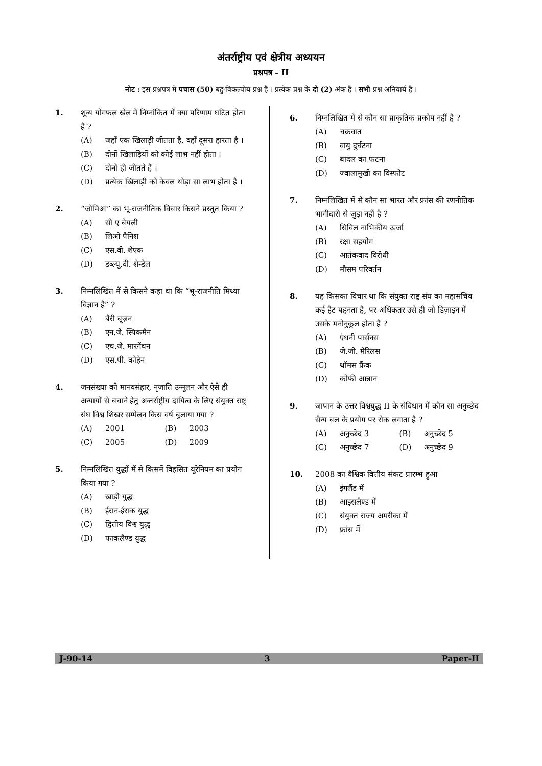अंतर्राष्ट्रीय एवं क्षेत्रीय अध्ययन
प्रश्नपत्र – II
नोट : इस प्रश्नपत्र में पचास (50) बहु-विकल्पीय प्रश्न हैं । प्रत्येक प्रश्न के दो (2) अंक हैं । सभी प्रश्न अनिवार्य हैं ।
1. शून्य योगफल खेल में निम्नांकित में क्या परिणाम घटित होता है ?
(A) जहाँ एक खिलाड़ी जीतता है, वहाँ दूसरा हारता है ।
(B) दोनों खिलाड़ियों को कोई लाभ नहीं होता ।
(C) दोनों ही जीतते हैं ।
(D) प्रत्येक खिलाड़ी को केवल थोड़ा सा लाभ होता है ।
2. “जोमिआ” का भू-राजनीतिक विचार किसने प्रस्तुत किया ?
(A) सी ए बेयली
(B) लिओ पैनिश
(C) एस.वी. शेएक
(D) डब्ल्यू.वी. शेन्डेल
3. निम्नलिखित में से किसने कहा था कि “भू-राजनीति मिथ्या विज्ञान है” ?
(A) बैरी बूज़न
(B) एन.जे. स्पिकमैन
(C) एच.जे. मारगेंथन
(D) एस.पी. कोहेन
4. जनसंख्या को मानवसंहार, नृजाति उन्मूलन और ऐसे ही अन्यायों से बचाने हेतु अन्तर्राष्ट्रीय दायित्व के लिए संयुक्त राष्ट्र संघ विश्व शिखर सम्मेलन किस वर्ष बुलाया गया ?
(A) 2001
(B) 2003
(C) 2005
(D) 2009
5. निम्नलिखित युद्धों में से किसमें विहसित यूरेनियम का प्रयोग किया गया ?
(A) खाड़ी युद्ध
(B) ईरान-ईराक युद्ध
(C) द्वितीय विश्व युद्ध
(D) फाकलैण्ड युद्ध
6. निम्नलिखित में से कौन सा प्राकृतिक प्रकोप नहीं है ?
(A) चक्रवात
(B) वायु दुर्घटना
(C) बादल का फटना
(D) ज्वालामुखी का विस्फोट
7. निम्नलिखित में से कौन सा भारत और फ्रांस की रणनीतिक भागीदारी से जुड़ा नहीं है ?
(A) सिविल नाभिकीय ऊर्जा
(B) रक्षा सहयोग
(C) आतंकवाद विरोधी
(D) मौसम परिवर्तन
8. यह किसका विचार था कि संयुक्त राष्ट्र संघ का महासचिव कई हैट पहनता है, पर अधिकतर उसे ही जो डिज़ाइन में उसके मनोनुकूल होता है ?
(A) एंथनी पार्सनस
(B) जे.जी. मेरिलस
(C) थॉमस फ्रैंक
(D) कोफी आन्नान
9. जापान के उत्तर विश्वयुद्ध II के संविधान में कौन सा अनुच्छेद सैन्य बल के प्रयोग पर रोक लगाता है ?
(A) अनुच्छेद 3
(B) अनुच्छेद 5
(C) अनुच्छेद 7
(D) अनुच्छेद 9
10. 2008 का वैश्विक वित्तीय संकट प्रारम्भ हुआ
(A) इंगलैंड में
(B) आइसलैण्ड में
(C) संयुक्त राज्य अमरीका में
(D) फ्रांस में
J-90-14 3 Paper-II